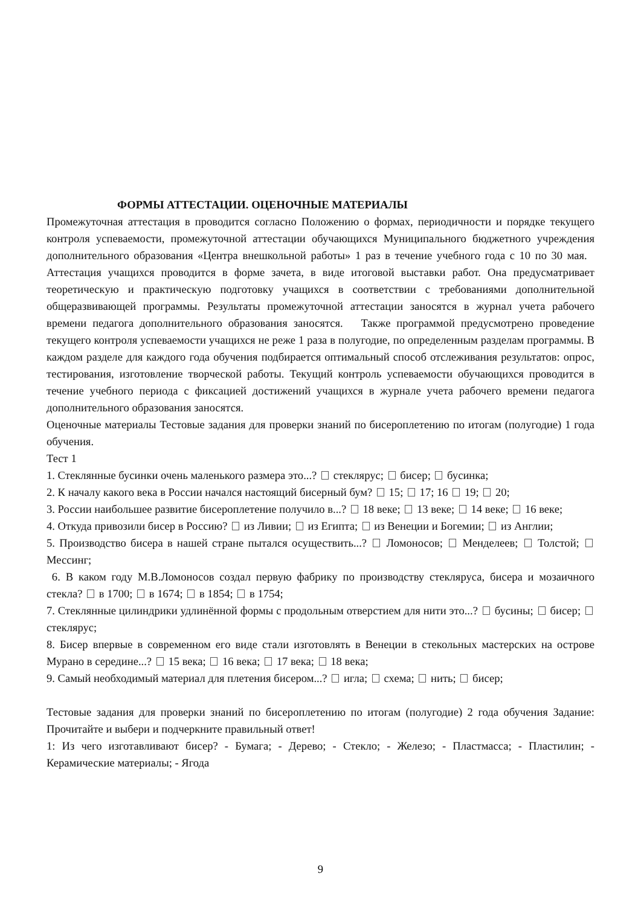ФОРМЫ АТТЕСТАЦИИ. ОЦЕНОЧНЫЕ МАТЕРИАЛЫ
Промежуточная аттестация в проводится согласно Положению о формах, периодичности и порядке текущего контроля успеваемости, промежуточной аттестации обучающихся Муниципального бюджетного учреждения дополнительного образования «Центра внешкольной работы» 1 раз в течение учебного года с 10 по 30 мая. Аттестация учащихся проводится в форме зачета, в виде итоговой выставки работ. Она предусматривает теоретическую и практическую подготовку учащихся в соответствии с требованиями дополнительной общеразвивающей программы. Результаты промежуточной аттестации заносятся в журнал учета рабочего времени педагога дополнительного образования заносятся. Также программой предусмотрено проведение текущего контроля успеваемости учащихся не реже 1 раза в полугодие, по определенным разделам программы. В каждом разделе для каждого года обучения подбирается оптимальный способ отслеживания результатов: опрос, тестирования, изготовление творческой работы. Текущий контроль успеваемости обучающихся проводится в течение учебного периода с фиксацией достижений учащихся в журнале учета рабочего времени педагога дополнительного образования заносятся.
Оценочные материалы Тестовые задания для проверки знаний по бисероплетению по итогам (полугодие) 1 года обучения.
Тест 1
1. Стеклянные бусинки очень маленького размера это...? стеклярус; бисер; бусинка;
2. К началу какого века в России начался настоящий бисерный бум? 15; 17; 16 19; 20;
3. России наибольшее развитие бисероплетение получило в...? 18 веке; 13 веке; 14 веке; 16 веке;
4. Откуда привозили бисер в Россию? из Ливии; из Египта; из Венеции и Богемии; из Англии;
5. Производство бисера в нашей стране пытался осуществить...? Ломоносов; Менделеев; Толстой; Мессинг;
6. В каком году М.В.Ломоносов создал первую фабрику по производству стекляруса, бисера и мозаичного стекла? в 1700; в 1674; в 1854; в 1754;
7. Стеклянные цилиндрики удлинённой формы с продольным отверстием для нити это...? бусины; бисер; стеклярус;
8. Бисер впервые в современном его виде стали изготовлять в Венеции в стекольных мастерских на острове Мурано в середине...? 15 века; 16 века; 17 века; 18 века;
9. Самый необходимый материал для плетения бисером...? игла; схема; нить; бисер;
Тестовые задания для проверки знаний по бисероплетению по итогам (полугодие) 2 года обучения Задание: Прочитайте и выбери и подчеркните правильный ответ!
1: Из чего изготавливают бисер? - Бумага; - Дерево; - Стекло; - Железо; - Пластмасса; - Пластилин; - Керамические материалы; - Ягода
9